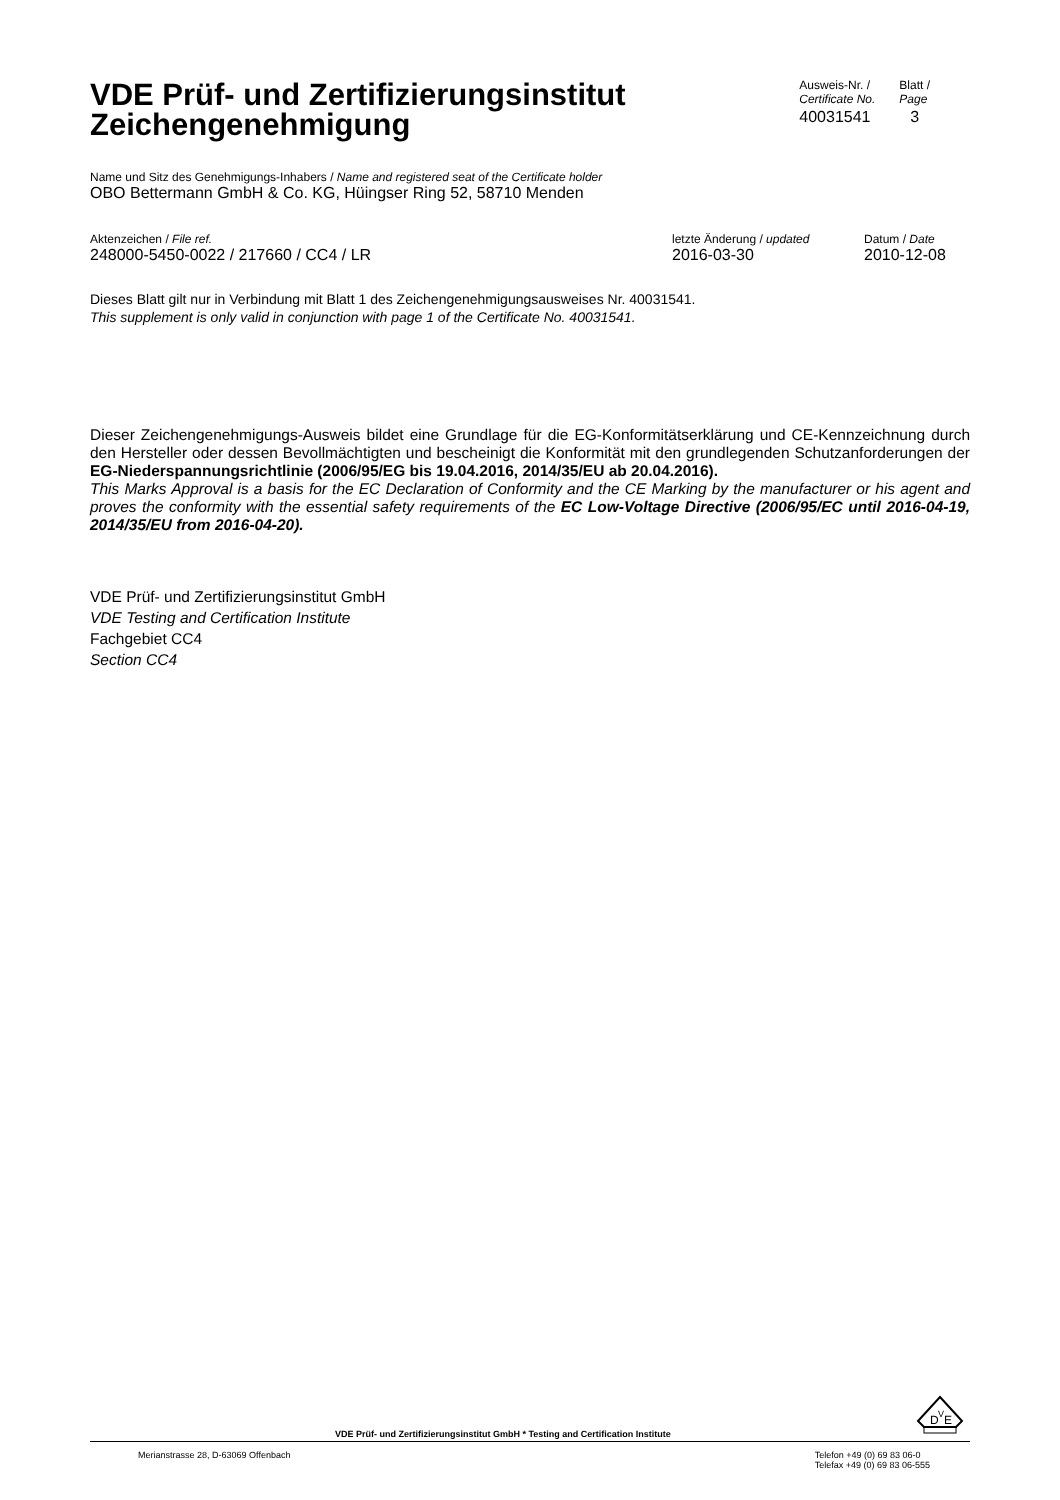VDE Prüf- und Zertifizierungsinstitut
Zeichengenehmigung
Ausweis-Nr. /
Certificate No.
40031541
Blatt /
Page
3
Name und Sitz des Genehmigungs-Inhabers / Name and registered seat of the Certificate holder
OBO Bettermann GmbH & Co. KG, Hüingser Ring 52, 58710 Menden
Aktenzeichen / File ref.
248000-5450-0022 / 217660 / CC4 / LR
letzte Änderung / updated
2016-03-30
Datum / Date
2010-12-08
Dieses Blatt gilt nur in Verbindung mit Blatt 1 des Zeichengenehmigungsausweises Nr. 40031541.
This supplement is only valid in conjunction with page 1 of the Certificate No. 40031541.
Dieser Zeichengenehmigungs-Ausweis bildet eine Grundlage für die EG-Konformitätserklärung und CE-Kennzeichnung durch den Hersteller oder dessen Bevollmächtigten und bescheinigt die Konformität mit den grundlegenden Schutzanforderungen der EG-Niederspannungsrichtlinie (2006/95/EG bis 19.04.2016, 2014/35/EU ab 20.04.2016).
This Marks Approval is a basis for the EC Declaration of Conformity and the CE Marking by the manufacturer or his agent and proves the conformity with the essential safety requirements of the EC Low-Voltage Directive (2006/95/EC until 2016-04-19, 2014/35/EU from 2016-04-20).
VDE Prüf- und Zertifizierungsinstitut GmbH
VDE Testing and Certification Institute
Fachgebiet CC4
Section CC4
VDE Prüf- und Zertifizierungsinstitut GmbH * Testing and Certification Institute
D
V
E
Merianstrasse 28, D-63069 Offenbach
Telefon +49 (0) 69 83 06-0
Telefax +49 (0) 69 83 06-555